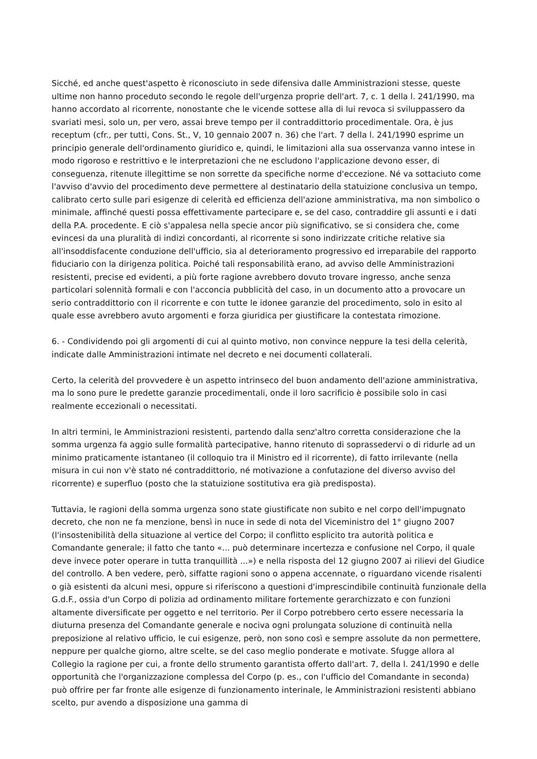Sicché, ed anche quest'aspetto è riconosciuto in sede difensiva dalle Amministrazioni stesse, queste ultime non hanno proceduto secondo le regole dell'urgenza proprie dell'art. 7, c. 1 della l. 241/1990, ma hanno accordato al ricorrente, nonostante che le vicende sottese alla di lui revoca si sviluppassero da svariati mesi, solo un, per vero, assai breve tempo per il contraddittorio procedimentale. Ora, è jus receptum (cfr., per tutti, Cons. St., V, 10 gennaio 2007 n. 36) che l'art. 7 della l. 241/1990 esprime un principio generale dell'ordinamento giuridico e, quindi, le limitazioni alla sua osservanza vanno intese in modo rigoroso e restrittivo e le interpretazioni che ne escludono l'applicazione devono esser, di conseguenza, ritenute illegittime se non sorrette da specifiche norme d'eccezione. Né va sottaciuto come l'avviso d'avvio del procedimento deve permettere al destinatario della statuizione conclusiva un tempo, calibrato certo sulle pari esigenze di celerità ed efficienza dell'azione amministrativa, ma non simbolico o minimale, affinché questi possa effettivamente partecipare e, se del caso, contraddire gli assunti e i dati della P.A. procedente. E ciò s'appalesa nella specie ancor più significativo, se si considera che, come evincesi da una pluralità di indizi concordanti, al ricorrente si sono indirizzate critiche relative sia all'insoddisfacente conduzione dell'ufficio, sia al deterioramento progressivo ed irreparabile del rapporto fiduciario con la dirigenza politica. Poiché tali responsabilità erano, ad avviso delle Amministrazioni resistenti, precise ed evidenti, a più forte ragione avrebbero dovuto trovare ingresso, anche senza particolari solennità formali e con l'acconcia pubblicità del caso, in un documento atto a provocare un serio contraddittorio con il ricorrente e con tutte le idonee garanzie del procedimento, solo in esito al quale esse avrebbero avuto argomenti e forza giuridica per giustificare la contestata rimozione.
6. - Condividendo poi gli argomenti di cui al quinto motivo, non convince neppure la tesi della celerità, indicate dalle Amministrazioni intimate nel decreto e nei documenti collaterali.
Certo, la celerità del provvedere è un aspetto intrinseco del buon andamento dell'azione amministrativa, ma lo sono pure le predette garanzie procedimentali, onde il loro sacrificio è possibile solo in casi realmente eccezionali o necessitati.
In altri termini, le Amministrazioni resistenti, partendo dalla senz'altro corretta considerazione che la somma urgenza fa aggio sulle formalità partecipative, hanno ritenuto di soprassedervi o di ridurle ad un minimo praticamente istantaneo (il colloquio tra il Ministro ed il ricorrente), di fatto irrilevante (nella misura in cui non v'è stato né contraddittorio, né motivazione a confutazione del diverso avviso del ricorrente) e superfluo (posto che la statuizione sostitutiva era già predisposta).
Tuttavia, le ragioni della somma urgenza sono state giustificate non subito e nel corpo dell'impugnato decreto, che non ne fa menzione, bensì in nuce in sede di nota del Viceministro del 1° giugno 2007 (l'insostenibilità della situazione al vertice del Corpo; il conflitto esplicito tra autorità politica e Comandante generale; il fatto che tanto «... può determinare incertezza e confusione nel Corpo, il quale deve invece poter operare in tutta tranquillità ...») e nella risposta del 12 giugno 2007 ai rilievi del Giudice del controllo. A ben vedere, però, siffatte ragioni sono o appena accennate, o riguardano vicende risalenti o già esistenti da alcuni mesi, oppure si riferiscono a questioni d'imprescindibile continuità funzionale della G.d.F., ossia d'un Corpo di polizia ad ordinamento militare fortemente gerarchizzato e con funzioni altamente diversificate per oggetto e nel territorio. Per il Corpo potrebbero certo essere necessaria la diuturna presenza del Comandante generale e nociva ogni prolungata soluzione di continuità nella preposizione al relativo ufficio, le cui esigenze, però, non sono così e sempre assolute da non permettere, neppure per qualche giorno, altre scelte, se del caso meglio ponderate e motivate. Sfugge allora al Collegio la ragione per cui, a fronte dello strumento garantista offerto dall'art. 7, della l. 241/1990 e delle opportunità che l'organizzazione complessa del Corpo (p. es., con l'ufficio del Comandante in seconda) può offrire per far fronte alle esigenze di funzionamento interinale, le Amministrazioni resistenti abbiano scelto, pur avendo a disposizione una gamma di